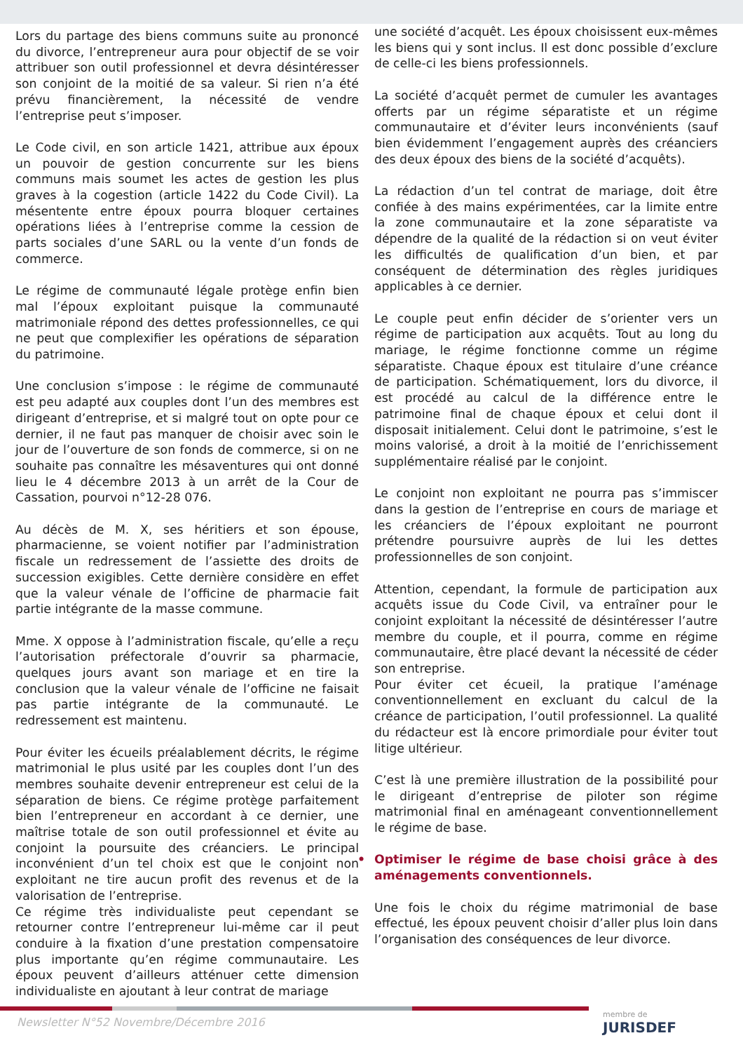Lors du partage des biens communs suite au prononcé du divorce, l’entrepreneur aura pour objectif de se voir attribuer son outil professionnel et devra désintéresser son conjoint de la moitié de sa valeur. Si rien n’a été prévu financièrement, la nécessité de vendre l’entreprise peut s’imposer.
Le Code civil, en son article 1421, attribue aux époux un pouvoir de gestion concurrente sur les biens communs mais soumet les actes de gestion les plus graves à la cogestion (article 1422 du Code Civil). La mésentente entre époux pourra bloquer certaines opérations liées à l’entreprise comme la cession de parts sociales d’une SARL ou la vente d’un fonds de commerce.
Le régime de communauté légale protège enfin bien mal l’époux exploitant puisque la communauté matrimoniale répond des dettes professionnelles, ce qui ne peut que complexifier les opérations de séparation du patrimoine.
Une conclusion s’impose : le régime de communauté est peu adapté aux couples dont l’un des membres est dirigeant d’entreprise, et si malgré tout on opte pour ce dernier, il ne faut pas manquer de choisir avec soin le jour de l’ouverture de son fonds de commerce, si on ne souhaite pas connaître les mésaventures qui ont donné lieu le 4 décembre 2013 à un arrêt de la Cour de Cassation, pourvoi n°12-28 076.
Au décès de M. X, ses héritiers et son épouse, pharmacienne, se voient notifier par l’administration fiscale un redressement de l’assiette des droits de succession exigibles. Cette dernière considère en effet que la valeur vénale de l’officine de pharmacie fait partie intégrante de la masse commune.
Mme. X oppose à l’administration fiscale, qu’elle a reçu l’autorisation préfectorale d’ouvrir sa pharmacie, quelques jours avant son mariage et en tire la conclusion que la valeur vénale de l’officine ne faisait pas partie intégrante de la communauté. Le redressement est maintenu.
Pour éviter les écueils préalablement décrits, le régime matrimonial le plus usité par les couples dont l’un des membres souhaite devenir entrepreneur est celui de la séparation de biens. Ce régime protège parfaitement bien l’entrepreneur en accordant à ce dernier, une maîtrise totale de son outil professionnel et évite au conjoint la poursuite des créanciers. Le principal inconvénient d’un tel choix est que le conjoint non exploitant ne tire aucun profit des revenus et de la valorisation de l’entreprise.
Ce régime très individualiste peut cependant se retourner contre l’entrepreneur lui-même car il peut conduire à la fixation d’une prestation compensatoire plus importante qu’en régime communautaire. Les époux peuvent d’ailleurs atténuer cette dimension individualiste en ajoutant à leur contrat de mariage
une société d’acquêt. Les époux choisissent eux-mêmes les biens qui y sont inclus. Il est donc possible d’exclure de celle-ci les biens professionnels.
La société d’acquêt permet de cumuler les avantages offerts par un régime séparatiste et un régime communautaire et d’éviter leurs inconvénients (sauf bien évidemment l’engagement auprès des créanciers des deux époux des biens de la société d’acquêts).
La rédaction d’un tel contrat de mariage, doit être confiée à des mains expérimentées, car la limite entre la zone communautaire et la zone séparatiste va dépendre de la qualité de la rédaction si on veut éviter les difficultés de qualification d’un bien, et par conséquent de détermination des règles juridiques applicables à ce dernier.
Le couple peut enfin décider de s’orienter vers un régime de participation aux acquêts. Tout au long du mariage, le régime fonctionne comme un régime séparatiste. Chaque époux est titulaire d’une créance de participation. Schématiquement, lors du divorce, il est procédé au calcul de la différence entre le patrimoine final de chaque époux et celui dont il disposait initialement. Celui dont le patrimoine, s’est le moins valorisé, a droit à la moitié de l’enrichissement supplémentaire réalisé par le conjoint.
Le conjoint non exploitant ne pourra pas s’immiscer dans la gestion de l’entreprise en cours de mariage et les créanciers de l’époux exploitant ne pourront prétendre poursuivre auprès de lui les dettes professionnelles de son conjoint.
Attention, cependant, la formule de participation aux acquêts issue du Code Civil, va entraîner pour le conjoint exploitant la nécessité de désintéresser l’autre membre du couple, et il pourra, comme en régime communautaire, être placé devant la nécessité de céder son entreprise.
Pour éviter cet écueil, la pratique l’aménage conventionnellement en excluant du calcul de la créance de participation, l’outil professionnel. La qualité du rédacteur est là encore primordiale pour éviter tout litige ultérieur.
C’est là une première illustration de la possibilité pour le dirigeant d’entreprise de piloter son régime matrimonial final en aménageant conventionnellement le régime de base.
• Optimiser le régime de base choisi grâce à des aménagements conventionnels.
Une fois le choix du régime matrimonial de base effectué, les époux peuvent choisir d’aller plus loin dans l’organisation des conséquences de leur divorce.
Newsletter N°52 Novembre/Décembre 2016
membre de
JURISDEF